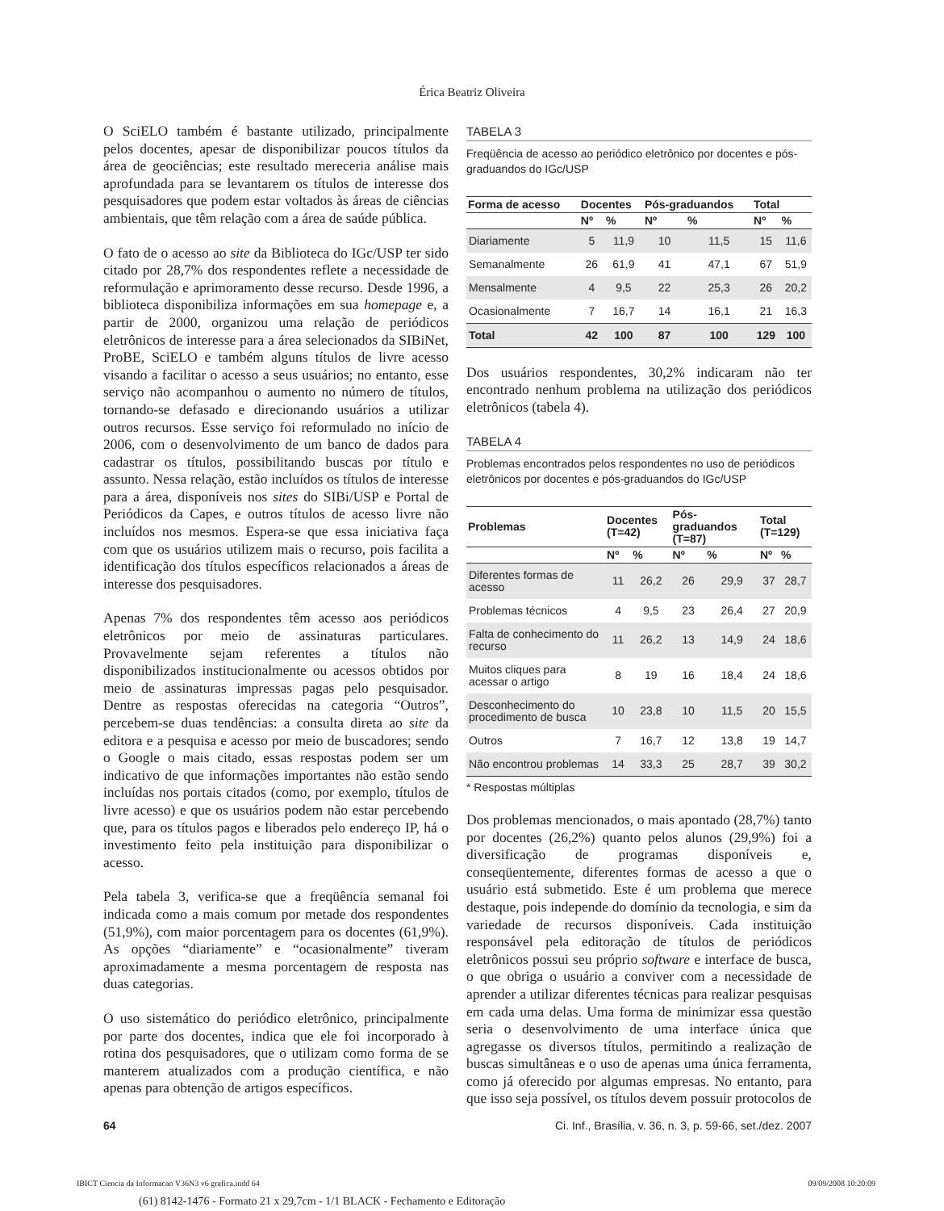Érica Beatriz Oliveira
O SciELO também é bastante utilizado, principalmente pelos docentes, apesar de disponibilizar poucos títulos da área de geociências; este resultado mereceria análise mais aprofundada para se levantarem os títulos de interesse dos pesquisadores que podem estar voltados às áreas de ciências ambientais, que têm relação com a área de saúde pública.
O fato de o acesso ao site da Biblioteca do IGc/USP ter sido citado por 28,7% dos respondentes reflete a necessidade de reformulação e aprimoramento desse recurso. Desde 1996, a biblioteca disponibiliza informações em sua homepage e, a partir de 2000, organizou uma relação de periódicos eletrônicos de interesse para a área selecionados da SIBiNet, ProBE, SciELO e também alguns títulos de livre acesso visando a facilitar o acesso a seus usuários; no entanto, esse serviço não acompanhou o aumento no número de títulos, tornando-se defasado e direcionando usuários a utilizar outros recursos. Esse serviço foi reformulado no início de 2006, com o desenvolvimento de um banco de dados para cadastrar os títulos, possibilitando buscas por título e assunto. Nessa relação, estão incluídos os títulos de interesse para a área, disponíveis nos sites do SIBi/USP e Portal de Periódicos da Capes, e outros títulos de acesso livre não incluídos nos mesmos. Espera-se que essa iniciativa faça com que os usuários utilizem mais o recurso, pois facilita a identificação dos títulos específicos relacionados a áreas de interesse dos pesquisadores.
Apenas 7% dos respondentes têm acesso aos periódicos eletrônicos por meio de assinaturas particulares. Provavelmente sejam referentes a títulos não disponibilizados institucionalmente ou acessos obtidos por meio de assinaturas impressas pagas pelo pesquisador. Dentre as respostas oferecidas na categoria “Outros”, percebem-se duas tendências: a consulta direta ao site da editora e a pesquisa e acesso por meio de buscadores; sendo o Google o mais citado, essas respostas podem ser um indicativo de que informações importantes não estão sendo incluídas nos portais citados (como, por exemplo, títulos de livre acesso) e que os usuários podem não estar percebendo que, para os títulos pagos e liberados pelo endereço IP, há o investimento feito pela instituição para disponibilizar o acesso.
Pela tabela 3, verifica-se que a freqüência semanal foi indicada como a mais comum por metade dos respondentes (51,9%), com maior porcentagem para os docentes (61,9%). As opções “diariamente” e “ocasionalmente” tiveram aproximadamente a mesma porcentagem de resposta nas duas categorias.
O uso sistemático do periódico eletrônico, principalmente por parte dos docentes, indica que ele foi incorporado à rotina dos pesquisadores, que o utilizam como forma de se manterem atualizados com a produção científica, e não apenas para obtenção de artigos específicos.
TABELA 3
Freqüência de acesso ao periódico eletrônico por docentes e pós-graduandos do IGc/USP
| Forma de acesso | Docentes | | Pós-graduandos | | Total | |
| --- | --- | --- | --- | --- | --- | --- |
| | Nº | % | Nº | % | Nº | % |
| Diariamente | 5 | 11,9 | 10 | 11,5 | 15 | 11,6 |
| Semanalmente | 26 | 61,9 | 41 | 47,1 | 67 | 51,9 |
| Mensalmente | 4 | 9,5 | 22 | 25,3 | 26 | 20,2 |
| Ocasionalmente | 7 | 16,7 | 14 | 16,1 | 21 | 16,3 |
| Total | 42 | 100 | 87 | 100 | 129 | 100 |
Dos usuários respondentes, 30,2% indicaram não ter encontrado nenhum problema na utilização dos periódicos eletrônicos (tabela 4).
TABELA 4
Problemas encontrados pelos respondentes no uso de periódicos eletrônicos por docentes e pós-graduandos do IGc/USP
| Problemas | Docentes (T=42) | | Pós-graduandos (T=87) | | Total (T=129) | |
| --- | --- | --- | --- | --- | --- | --- |
| | Nº | % | Nº | % | Nº | % |
| Diferentes formas de acesso | 11 | 26,2 | 26 | 29,9 | 37 | 28,7 |
| Problemas técnicos | 4 | 9,5 | 23 | 26,4 | 27 | 20,9 |
| Falta de conhecimento do recurso | 11 | 26,2 | 13 | 14,9 | 24 | 18,6 |
| Muitos cliques para acessar o artigo | 8 | 19 | 16 | 18,4 | 24 | 18,6 |
| Desconhecimento do procedimento de busca | 10 | 23,8 | 10 | 11,5 | 20 | 15,5 |
| Outros | 7 | 16,7 | 12 | 13,8 | 19 | 14,7 |
| Não encontrou problemas | 14 | 33,3 | 25 | 28,7 | 39 | 30,2 |
* Respostas múltiplas
Dos problemas mencionados, o mais apontado (28,7%) tanto por docentes (26,2%) quanto pelos alunos (29,9%) foi a diversificação de programas disponíveis e, conseqüentemente, diferentes formas de acesso a que o usuário está submetido. Este é um problema que merece destaque, pois independe do domínio da tecnologia, e sim da variedade de recursos disponíveis. Cada instituição responsável pela editoração de títulos de periódicos eletrônicos possui seu próprio software e interface de busca, o que obriga o usuário a conviver com a necessidade de aprender a utilizar diferentes técnicas para realizar pesquisas em cada uma delas. Uma forma de minimizar essa questão seria o desenvolvimento de uma interface única que agregasse os diversos títulos, permitindo a realização de buscas simultâneas e o uso de apenas uma única ferramenta, como já oferecido por algumas empresas. No entanto, para que isso seja possível, os títulos devem possuir protocolos de
64 Ci. Inf., Brasília, v. 36, n. 3, p. 59-66, set./dez. 2007
IBICT Ciencia da Informacao V36N3 v6 grafica.indd 64 09/09/2008 10:20:09
(61) 8142-1476 - Formato 21 x 29,7cm - 1/1 BLACK - Fechamento e Editoração